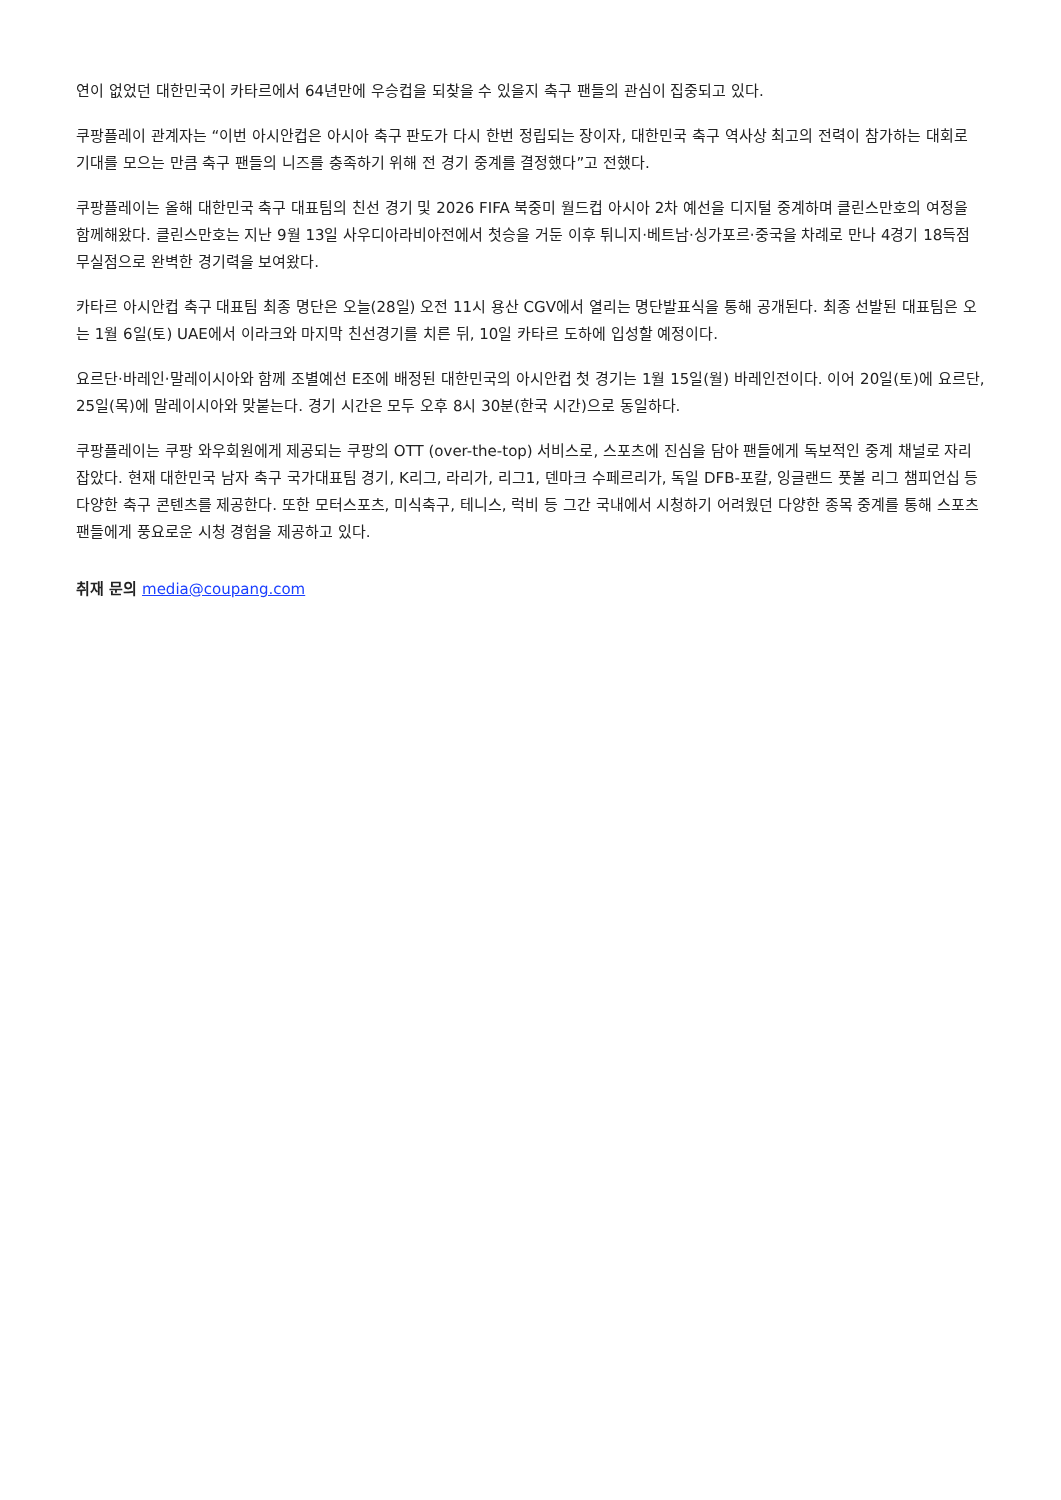연이 없었던 대한민국이 카타르에서 64년만에 우승컵을 되찾을 수 있을지 축구 팬들의 관심이 집중되고 있다.
쿠팡플레이 관계자는 “이번 아시안컵은 아시아 축구 판도가 다시 한번 정립되는 장이자, 대한민국 축구 역사상 최고의 전력이 참가하는 대회로 기대를 모으는 만큼 축구 팬들의 니즈를 충족하기 위해 전 경기 중계를 결정했다”고 전했다.
쿠팡플레이는 올해 대한민국 축구 대표팀의 친선 경기 및 2026 FIFA 북중미 월드컵 아시아 2차 예선을 디지털 중계하며 클린스만호의 여정을 함께해왔다. 클린스만호는 지난 9월 13일 사우디아라비아전에서 첫승을 거둔 이후 튀니지·베트남·싱가포르·중국을 차례로 만나 4경기 18득점 무실점으로 완벽한 경기력을 보여왔다.
카타르 아시안컵 축구 대표팀 최종 명단은 오늘(28일) 오전 11시 용산 CGV에서 열리는 명단발표식을 통해 공개된다. 최종 선발된 대표팀은 오는 1월 6일(토) UAE에서 이라크와 마지막 친선경기를 치른 뒤, 10일 카타르 도하에 입성할 예정이다.
요르단·바레인·말레이시아와 함께 조별예선 E조에 배정된 대한민국의 아시안컵 첫 경기는 1월 15일(월) 바레인전이다. 이어 20일(토)에 요르단, 25일(목)에 말레이시아와 맞붙는다. 경기 시간은 모두 오후 8시 30분(한국 시간)으로 동일하다.
쿠팡플레이는 쿠팡 와우회원에게 제공되는 쿠팡의 OTT (over-the-top) 서비스로, 스포츠에 진심을 담아 팬들에게 독보적인 중계 채널로 자리 잡았다. 현재 대한민국 남자 축구 국가대표팀 경기, K리그, 라리가, 리그1, 덴마크 수페르리가, 독일 DFB-포칼, 잉글랜드 풋볼 리그 챔피언십 등 다양한 축구 콘텐츠를 제공한다. 또한 모터스포츠, 미식축구, 테니스, 럭비 등 그간 국내에서 시청하기 어려웠던 다양한 종목 중계를 통해 스포츠 팬들에게 풍요로운 시청 경험을 제공하고 있다.
취재 문의 media@coupang.com